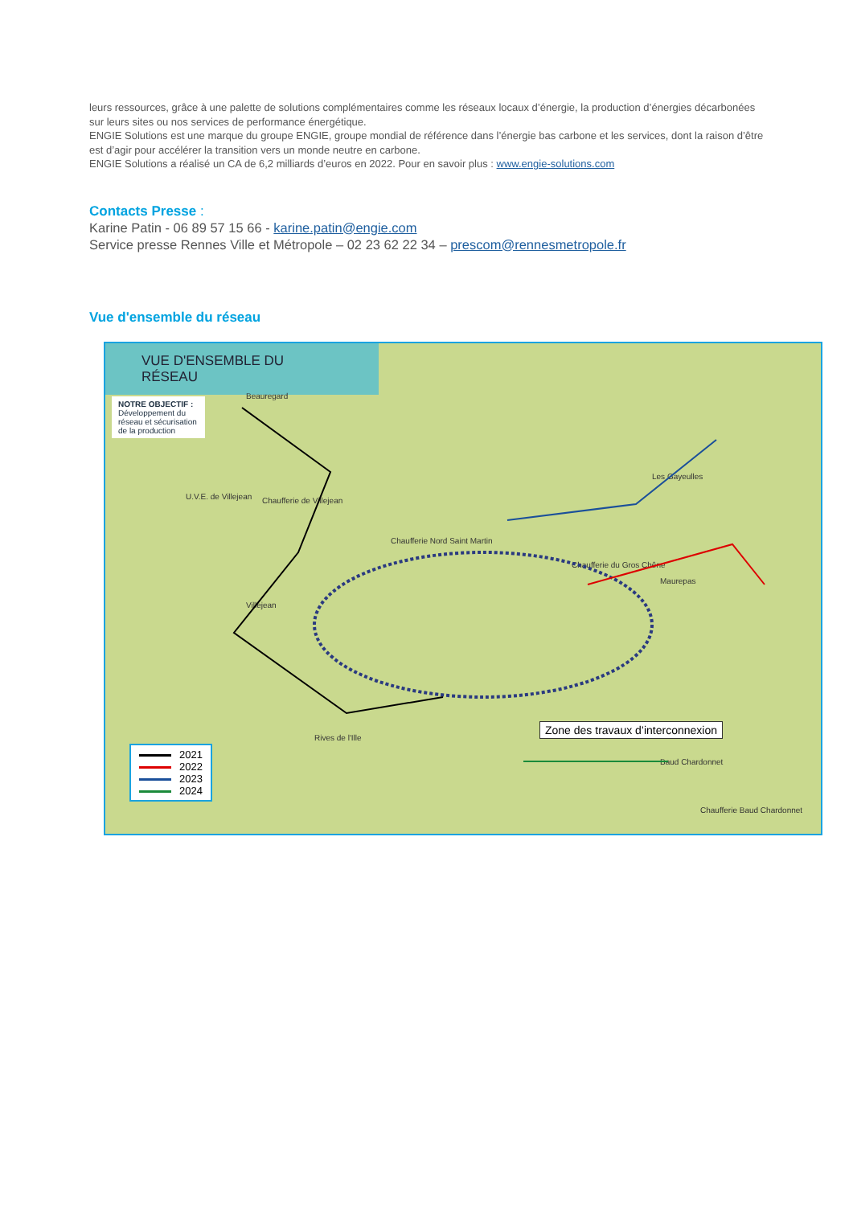leurs ressources, grâce à une palette de solutions complémentaires comme les réseaux locaux d’énergie, la production d’énergies décarbonées sur leurs sites ou nos services de performance énergétique.
ENGIE Solutions est une marque du groupe ENGIE, groupe mondial de référence dans l’énergie bas carbone et les services, dont la raison d’être est d’agir pour accélérer la transition vers un monde neutre en carbone.
ENGIE Solutions a réalisé un CA de 6,2 milliards d’euros en 2022. Pour en savoir plus : www.engie-solutions.com
Contacts Presse :
Karine Patin - 06 89 57 15 66 - karine.patin@engie.com
Service presse Rennes Ville et Métropole – 02 23 62 22 34 – prescom@rennesmetropole.fr
Vue d'ensemble du réseau
VUE D'ENSEMBLE DU RÉSEAU
NOTRE OBJECTIF :
Développement du réseau et sécurisation de la production
Beauregard
U.V.E. de Villejean Chaufferie de Villejean
Chaufferie Nord Saint Martin
Villejean
Chaufferie du Gros Chêne
Les Gayeulles
Maurepas
Rives de l'Ille
Baud Chardonnet
Chaufferie Baud Chardonnet
Zone des travaux d’interconnexion
2021
2022
2023
2024